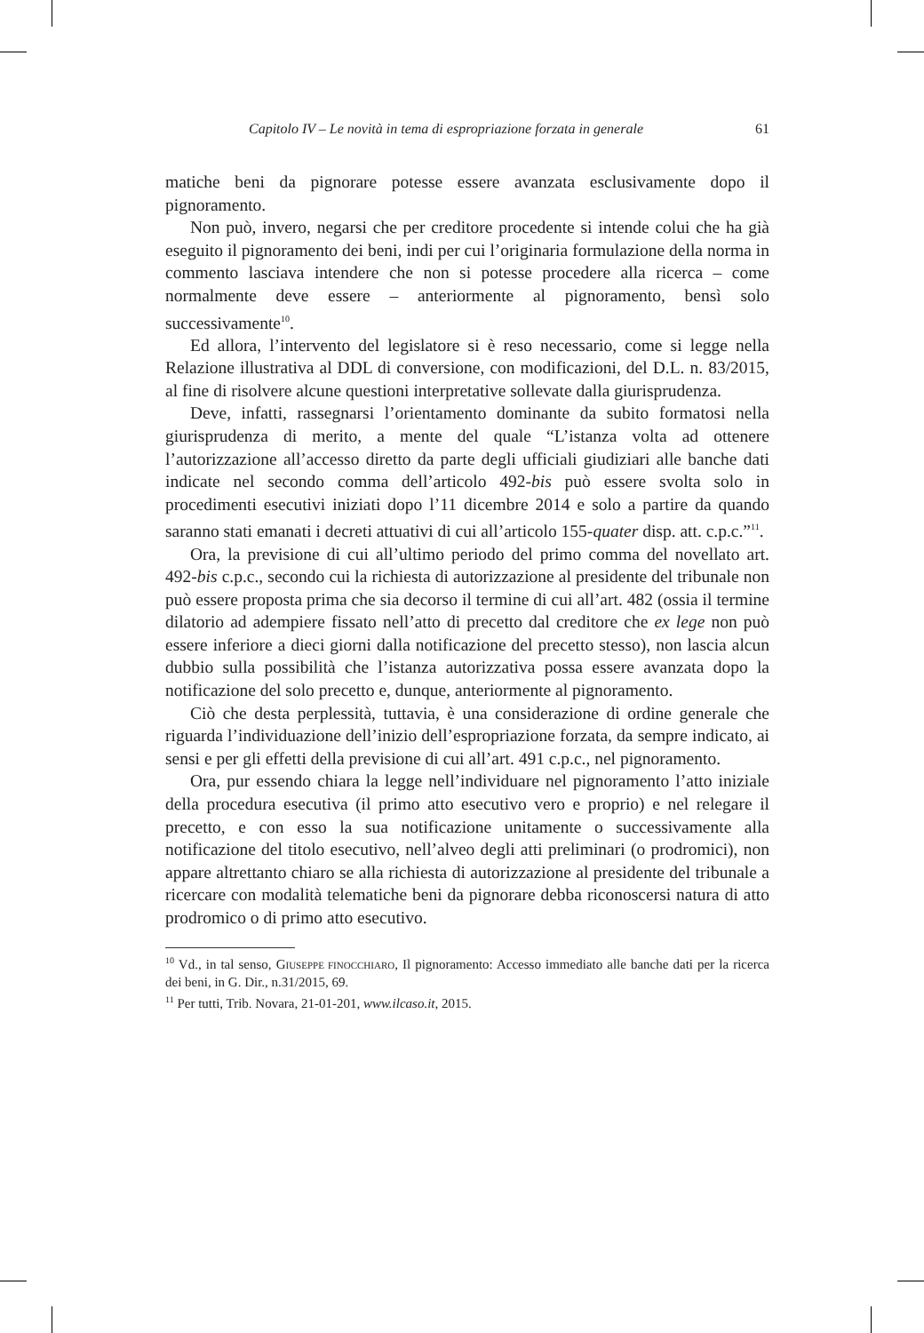Capitolo IV – Le novità in tema di espropriazione forzata in generale 61
matiche beni da pignorare potesse essere avanzata esclusivamente dopo il pignoramento.
Non può, invero, negarsi che per creditore procedente si intende colui che ha già eseguito il pignoramento dei beni, indi per cui l’originaria formulazione della norma in commento lasciava intendere che non si potesse procedere alla ricerca – come normalmente deve essere – anteriormente al pignoramento, bensì solo successivamente<sup>10</sup>.
Ed allora, l’intervento del legislatore si è reso necessario, come si legge nella Relazione illustrativa al DDL di conversione, con modificazioni, del D.L. n. 83/2015, al fine di risolvere alcune questioni interpretative sollevate dalla giurisprudenza.
Deve, infatti, rassegnarsi l’orientamento dominante da subito formatosi nella giurisprudenza di merito, a mente del quale “L’istanza volta ad ottenere l’autorizzazione all’accesso diretto da parte degli ufficiali giudiziari alle banche dati indicate nel secondo comma dell’articolo 492-bis può essere svolta solo in procedimenti esecutivi iniziati dopo l’11 dicembre 2014 e solo a partire da quando saranno stati emanati i decreti attuativi di cui all’articolo 155-quater disp. att. c.p.c.”<sup>11</sup>.
Ora, la previsione di cui all’ultimo periodo del primo comma del novellato art. 492-bis c.p.c., secondo cui la richiesta di autorizzazione al presidente del tribunale non può essere proposta prima che sia decorso il termine di cui all’art. 482 (ossia il termine dilatorio ad adempiere fissato nell’atto di precetto dal creditore che ex lege non può essere inferiore a dieci giorni dalla notificazione del precetto stesso), non lascia alcun dubbio sulla possibilità che l’istanza autorizzativa possa essere avanzata dopo la notificazione del solo precetto e, dunque, anteriormente al pignoramento.
Ciò che desta perplessità, tuttavia, è una considerazione di ordine generale che riguarda l’individuazione dell’inizio dell’espropriazione forzata, da sempre indicato, ai sensi e per gli effetti della previsione di cui all’art. 491 c.p.c., nel pignoramento.
Ora, pur essendo chiara la legge nell’individuare nel pignoramento l’atto iniziale della procedura esecutiva (il primo atto esecutivo vero e proprio) e nel relegare il precetto, e con esso la sua notificazione unitamente o successivamente alla notificazione del titolo esecutivo, nell’alveo degli atti preliminari (o prodromici), non appare altrettanto chiaro se alla richiesta di autorizzazione al presidente del tribunale a ricercare con modalità telematiche beni da pignorare debba riconoscersi natura di atto prodromico o di primo atto esecutivo.
<sup>10</sup> Vd., in tal senso, GIUSEPPE FINOCCHIARO, Il pignoramento: Accesso immediato alle banche dati per la ricerca dei beni, in G. Dir., n.31/2015, 69.
<sup>11</sup> Per tutti, Trib. Novara, 21-01-201, www.ilcaso.it, 2015.